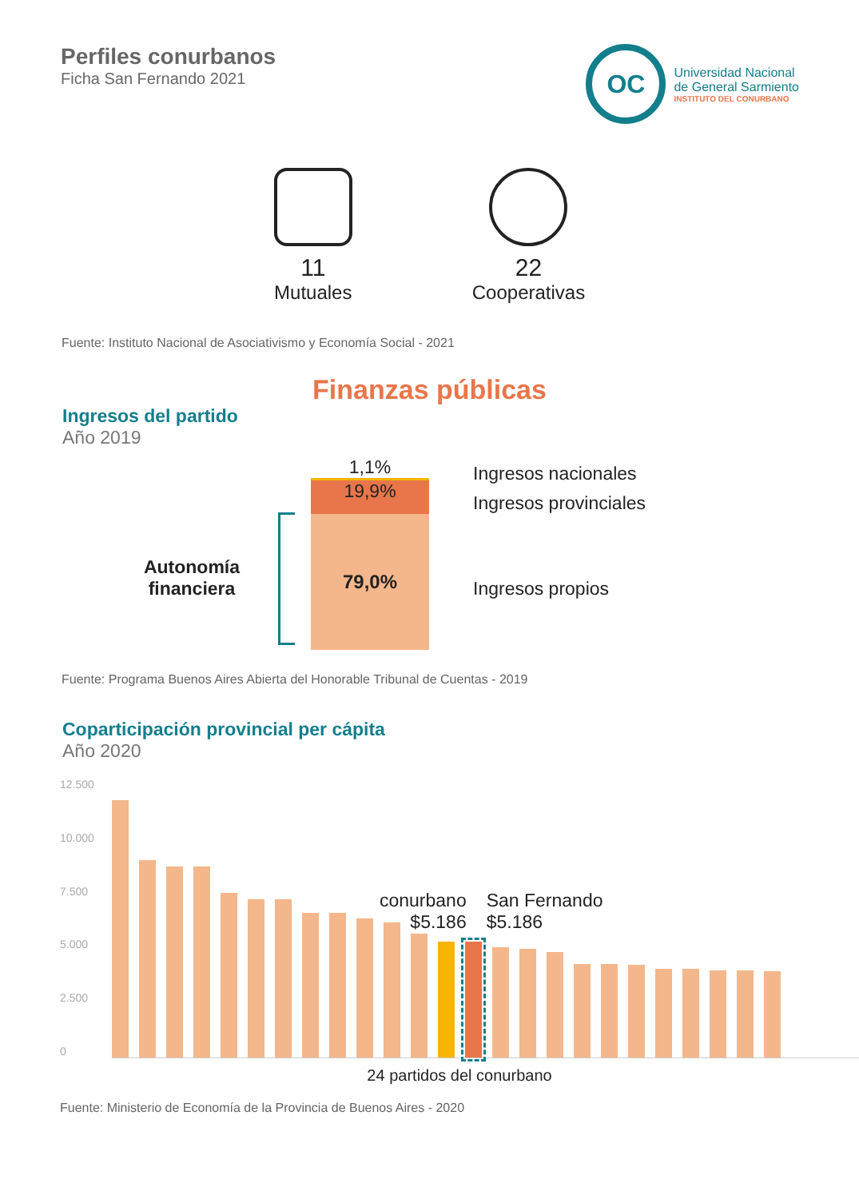Perfiles conurbanos
Ficha San Fernando 2021
OC
Universidad Nacional
de General Sarmiento
INSTITUTO DEL CONURBANO
11
Mutuales
22
Cooperativas
Fuente: Instituto Nacional de Asociativismo y Economía Social - 2021
Finanzas públicas
Ingresos del partido
Año 2019
Autonomía financiera
1,1%
19,9%
79,0%
Ingresos nacionales
Ingresos provinciales
Ingresos propios
Fuente: Programa Buenos Aires Abierta del Honorable Tribunal de Cuentas - 2019
Coparticipación provincial per cápita
Año 2020
12.500
10.000
7.500
5.000
2.500
0
conurbano
$5.186
San Fernando
$5.186
24 partidos del conurbano
Fuente: Ministerio de Economía de la Provincia de Buenos Aires - 2020